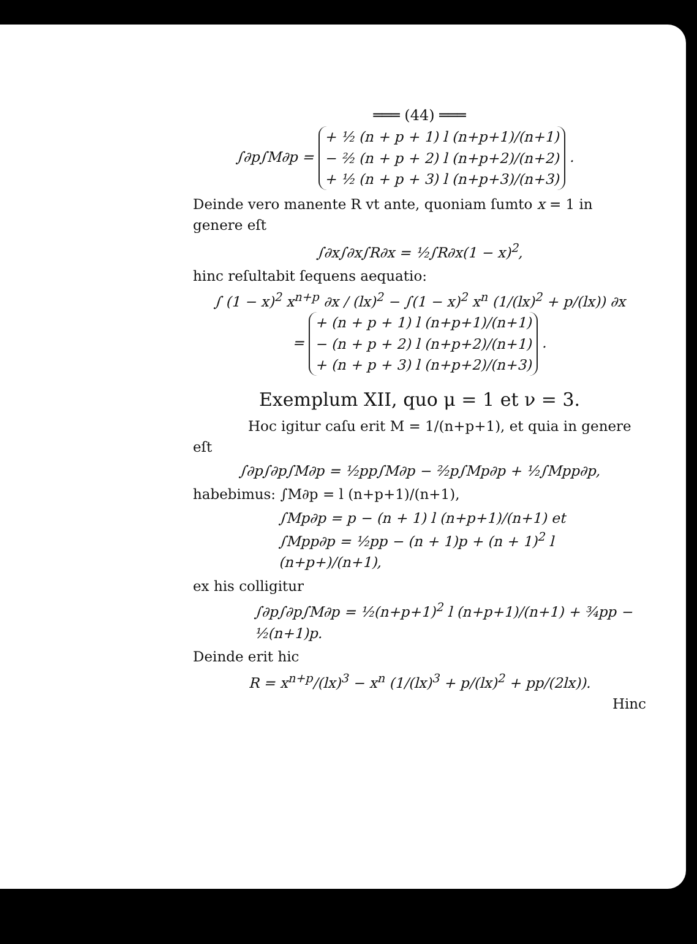═══ (44) ═══
∫∂p∫M∂p = + ½ (n + p + 1) l (n+p+1)/(n+1)
− ²⁄₂ (n + p + 2) l (n+p+2)/(n+2)
+ ½ (n + p + 3) l (n+p+3)/(n+3) .
Deinde vero manente R vt ante, quoniam ſumto x = 1 in genere eſt
∫∂x∫∂x∫R∂x = ½∫R∂x(1 − x)<sup>2</sup>,
hinc reſultabit ſequens aequatio:
∫ (1 − x)<sup>2</sup> x<sup>n+p</sup> ∂x / (lx)<sup>2</sup> − ∫(1 − x)<sup>2</sup> x<sup>n</sup> (1/(lx)<sup>2</sup> + p/(lx)) ∂x
= + (n + p + 1) l (n+p+1)/(n+1)
− (n + p + 2) l (n+p+2)/(n+1)
+ (n + p + 3) l (n+p+2)/(n+3) .
Exemplum XII, quo μ = 1 et ν = 3.
Hoc igitur caſu erit M = 1/(n+p+1), et quia in genere eſt
∫∂p∫∂p∫M∂p = ½pp∫M∂p − ²⁄₂p∫Mp∂p + ½∫Mpp∂p,
habebimus: ∫M∂p = l (n+p+1)/(n+1),
∫Mp∂p = p − (n + 1) l (n+p+1)/(n+1) et
∫Mpp∂p = ½pp − (n + 1)p + (n + 1)<sup>2</sup> l (n+p+)/(n+1),
ex his colligitur
∫∂p∫∂p∫M∂p = ½(n+p+1)<sup>2</sup> l (n+p+1)/(n+1) + ¾pp − ½(n+1)p.
Deinde erit hic
R = x<sup>n+p</sup>/(lx)<sup>3</sup> − x<sup>n</sup> (1/(lx)<sup>3</sup> + p/(lx)<sup>2</sup> + pp/(2lx)).
Hinc